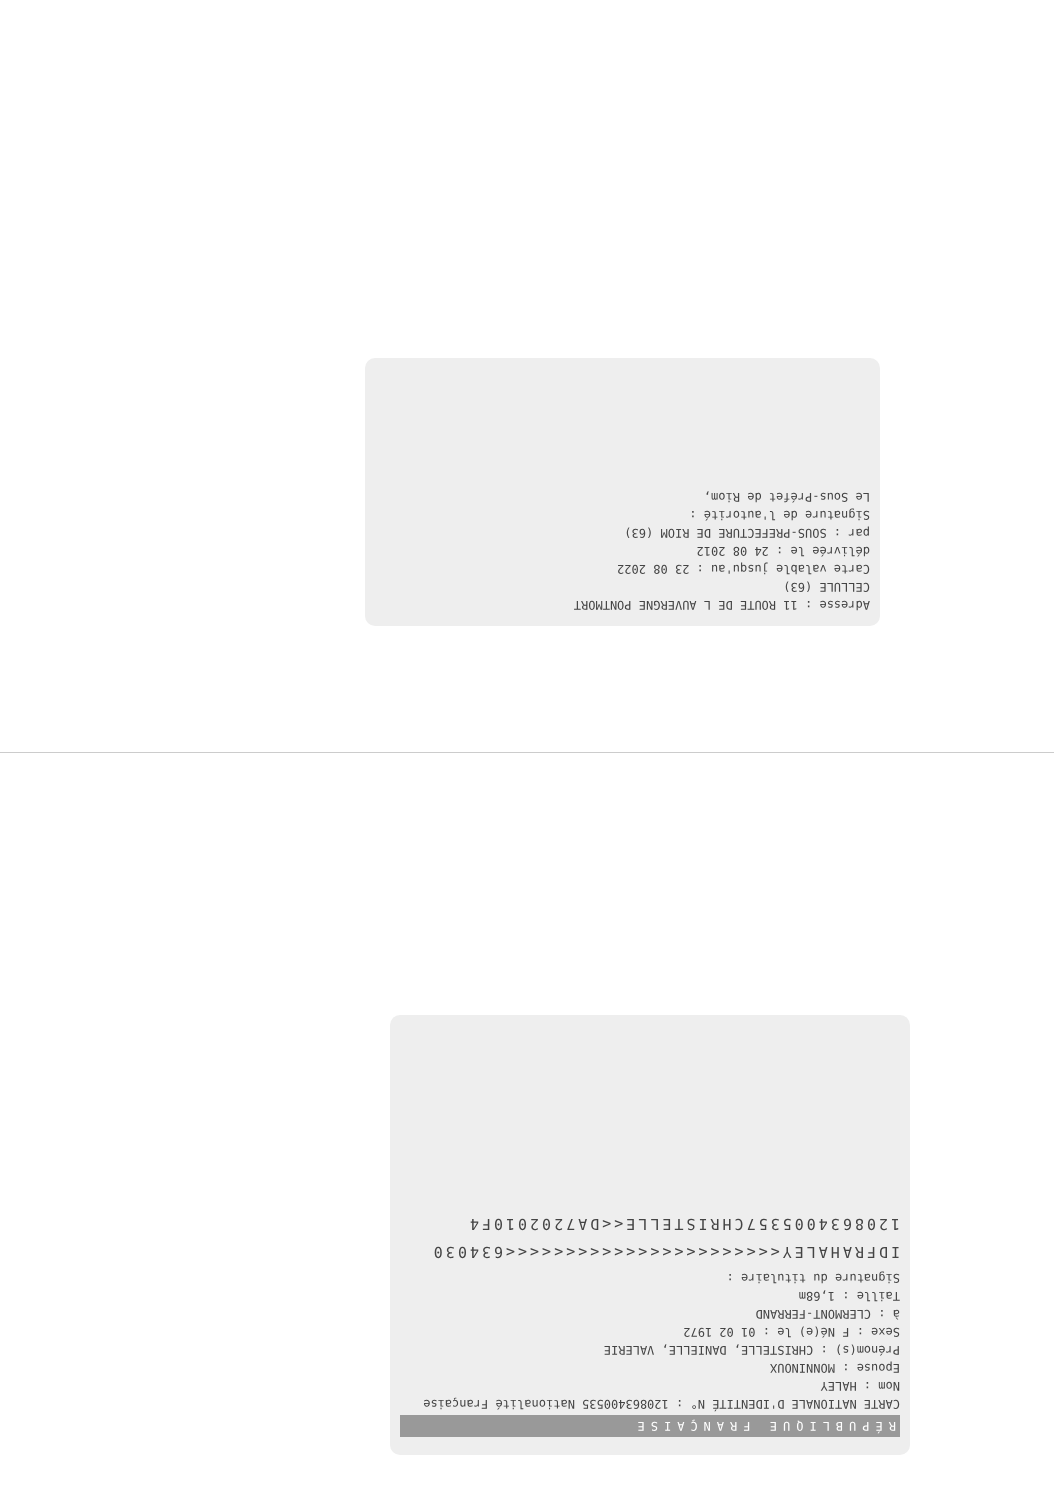Adresse : 11 ROUTE DE L AUVERGNE PONTMORT
CELLULE (63)
Carte valable jusqu'au : 23 08 2022
délivrée le : 24 08 2012
par : SOUS-PREFECTURE DE RIOM (63)
Signature de l'autorité :
Le Sous-Préfet de Riom,
RÉPUBLIQUE FRANÇAISE
CARTE NATIONALE D'IDENTITÉ N° : 120863400535 Nationalité Française
Nom : HALEY
Epouse : MONNINOUX
Prénom(s) : CHRISTELLE, DANIELLE, VALERIE
Sexe : F Né(e) le : 01 02 1972
à : CLERMONT-FERRAND
Taille : 1,68m
Signature du titulaire :
IDFRAHALEY<<<<<<<<<<<<<<<<<<<<<<<634030
1208634005357CHRISTELLE<<DA7202010F4